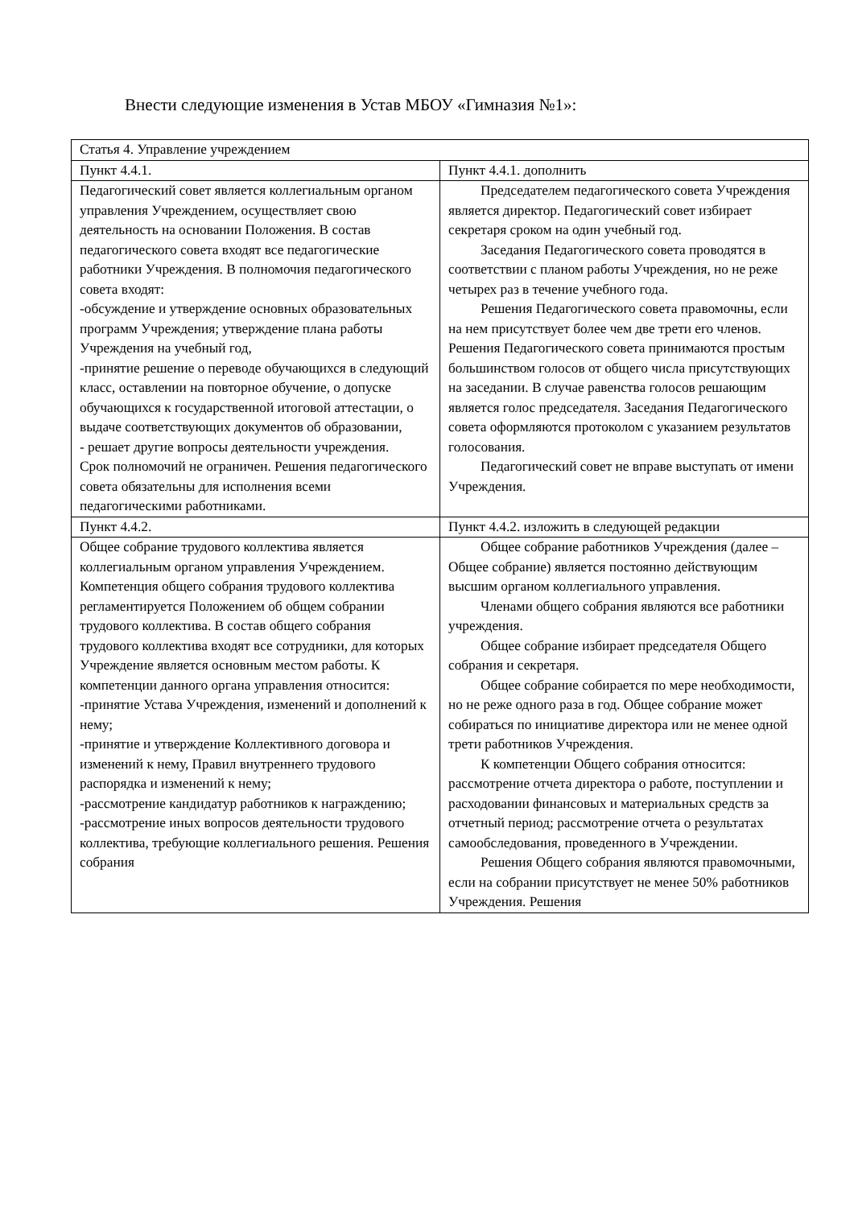Внести следующие изменения в Устав МБОУ «Гимназия №1»:
| Статья 4. Управление учреждением | |
| Пункт 4.4.1. | Пункт 4.4.1. дополнить |
| Педагогический совет является коллегиальным органом управления Учреждением, осуществляет свою деятельность на основании Положения. В состав педагогического совета входят все педагогические работники Учреждения. В полномочия педагогического совета входят: -обсуждение и утверждение основных образовательных программ Учреждения; утверждение плана работы Учреждения на учебный год, -принятие решение о переводе обучающихся в следующий класс, оставлении на повторное обучение, о допуске обучающихся к государственной итоговой аттестации, о выдаче соответствующих документов об образовании, - решает другие вопросы деятельности учреждения. Срок полномочий не ограничен. Решения педагогического совета обязательны для исполнения всеми педагогическими работниками. | Председателем педагогического совета Учреждения является директор. Педагогический совет избирает секретаря сроком на один учебный год. Заседания Педагогического совета проводятся в соответствии с планом работы Учреждения, но не реже четырех раз в течение учебного года. Решения Педагогического совета правомочны, если на нем присутствует более чем две трети его членов. Решения Педагогического совета принимаются простым большинством голосов от общего числа присутствующих на заседании. В случае равенства голосов решающим является голос председателя. Заседания Педагогического совета оформляются протоколом с указанием результатов голосования. Педагогический совет не вправе выступать от имени Учреждения. |
| Пункт 4.4.2. | Пункт 4.4.2. изложить в следующей редакции |
| Общее собрание трудового коллектива является коллегиальным органом управления Учреждением. Компетенция общего собрания трудового коллектива регламентируется Положением об общем собрании трудового коллектива. В состав общего собрания трудового коллектива входят все сотрудники, для которых Учреждение является основным местом работы. К компетенции данного органа управления относится: -принятие Устава Учреждения, изменений и дополнений к нему; -принятие и утверждение Коллективного договора и изменений к нему, Правил внутреннего трудового распорядка и изменений к нему; -рассмотрение кандидатур работников к награждению; -рассмотрение иных вопросов деятельности трудового коллектива, требующие коллегиального решения. Решения собрания | Общее собрание работников Учреждения (далее – Общее собрание) является постоянно действующим высшим органом коллегиального управления. Членами общего собрания являются все работники учреждения. Общее собрание избирает председателя Общего собрания и секретаря. Общее собрание собирается по мере необходимости, но не реже одного раза в год. Общее собрание может собираться по инициативе директора или не менее одной трети работников Учреждения. К компетенции Общего собрания относится: рассмотрение отчета директора о работе, поступлении и расходовании финансовых и материальных средств за отчетный период; рассмотрение отчета о результатах самообследования, проведенного в Учреждении. Решения Общего собрания являются правомочными, если на собрании присутствует не менее 50% работников Учреждения. Решения |